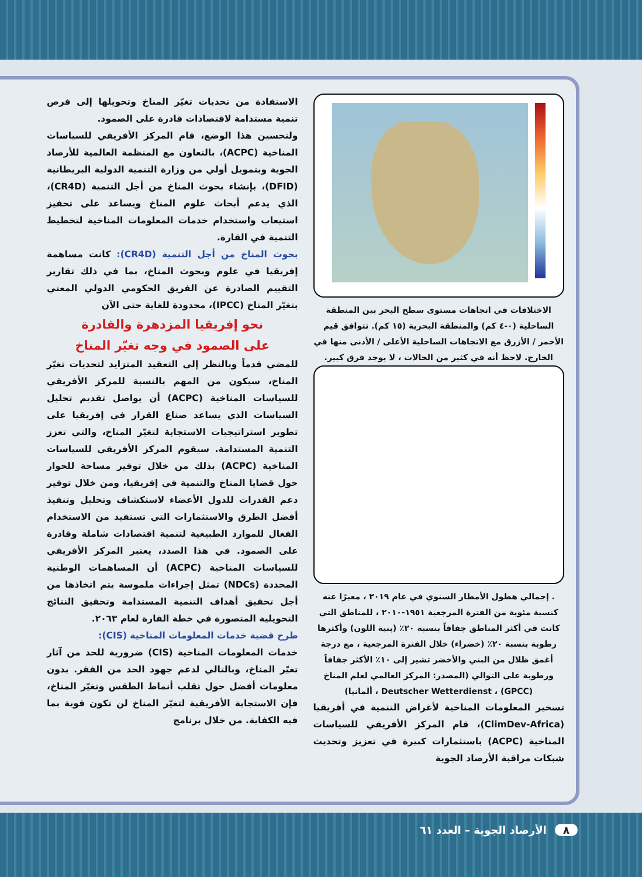الاستفادة من تحديات تغيّر المناخ وتحويلها إلى فرص تنمية مستدامة لاقتصادات قادرة على الصمود.
ولتحسين هذا الوضع، قام المركز الأفريقي للسياسات المناخية (ACPC)، بالتعاون مع المنظمة العالمية للأرصاد الجوية وبتمويل أولي من وزارة التنمية الدولية البريطانية (DFID)، بإنشاء بحوث المناخ من أجل التنمية (CR4D)، الذي يدعم أبحاث علوم المناخ ويساعد على تحفيز استيعاب واستخدام خدمات المعلومات المناخية لتخطيط التنمية في القارة.
بحوث المناخ من أجل التنمية (CR4D): كانت مساهمة إفريقيا في علوم وبحوث المناخ، بما في ذلك تقارير التقييم الصادرة عن الفريق الحكومي الدولي المعني بتغيّر المناخ (IPCC)، محدودة للغاية حتى الآن
نحو إفريقيا المزدهرة والقادرة
على الصمود في وجه تغيّر المناخ
للمضي قدماً وبالنظر إلى التعقيد المتزايد لتحديات تغيّر المناخ، سيكون من المهم بالنسبة للمركز الأفريقي للسياسات المناخية (ACPC) أن يواصل تقديم تحليل السياسات الذي يساعد صناع القرار في إفريقيا على تطوير استراتيجيات الاستجابة لتغيّر المناخ، والتي تعزز التنمية المستدامة. سيقوم المركز الأفريقي للسياسات المناخية (ACPC) بذلك من خلال توفير مساحة للحوار حول قضايا المناخ والتنمية في إفريقيا، ومن خلال توفير دعم القدرات للدول الأعضاء لاستكشاف وتحليل وتنفيذ أفضل الطرق والاستثمارات التي تستفيد من الاستخدام الفعال للموارد الطبيعية لتنمية اقتصادات شاملة وقادرة على الصمود. في هذا الصدد، يعتبر المركز الأفريقي للسياسات المناخية (ACPC) أن المساهمات الوطنية المحددة (NDCs) تمثل إجراءات ملموسة يتم اتخاذها من أجل تحقيق أهداف التنمية المستدامة وتحقيق النتائج التحويلية المتصورة في خطة القارة لعام ٢٠٦٣.
طرح قضية خدمات المعلومات المناخية (CIS):
خدمات المعلومات المناخية (CIS) ضرورية للحد من آثار تغيّر المناخ، وبالتالي لدعم جهود الحد من الفقر. بدون معلومات أفضل حول تقلب أنماط الطقس وتغيّر المناخ، فإن الاستجابة الأفريقية لتغيّر المناخ لن تكون قوية بما فيه الكفاية. من خلال برنامج
الاختلافات في اتجاهات مستوى سطح البحر بين المنطقة الساحلية (٠-٤ كم) والمنطقة البحرية (١٥ كم). تتوافق قيم الأحمر / الأزرق مع الاتجاهات الساحلية الأعلى / الأدنى منها في الخارج. لاحظ أنه في كثير من الحالات ، لا يوجد فرق كبير.
. إجمالي هطول الأمطار السنوي في عام ٢٠١٩ ، معبرًا عنه كنسبة مئوية من الفترة المرجعية ١٩٥١-٢٠١٠ ، للمناطق التي كانت في أكثر المناطق جفافاً بنسبة ٢٠٪ (بنية اللون) وأكثرها رطوبة بنسبة ٢٠٪ (خضراء) خلال الفترة المرجعية ، مع درجة أغمق ظلال من البني والأخضر تشير إلى ١٠٪ الأكثر جفافاً ورطوبة على التوالي (المصدر: المركز العالمي لعلم المناخ (GPCC) ، Deutscher Wetterdienst ، ألمانيا)
تسخير المعلومات المناخية لأغراض التنمية في أفريقيا (ClimDev-Africa)، قام المركز الأفريقي للسياسات المناخية (ACPC) باستثمارات كبيرة في تعزيز وتحديث شبكات مراقبة الأرصاد الجوية
٨ الأرصاد الجوية – العدد ٦١